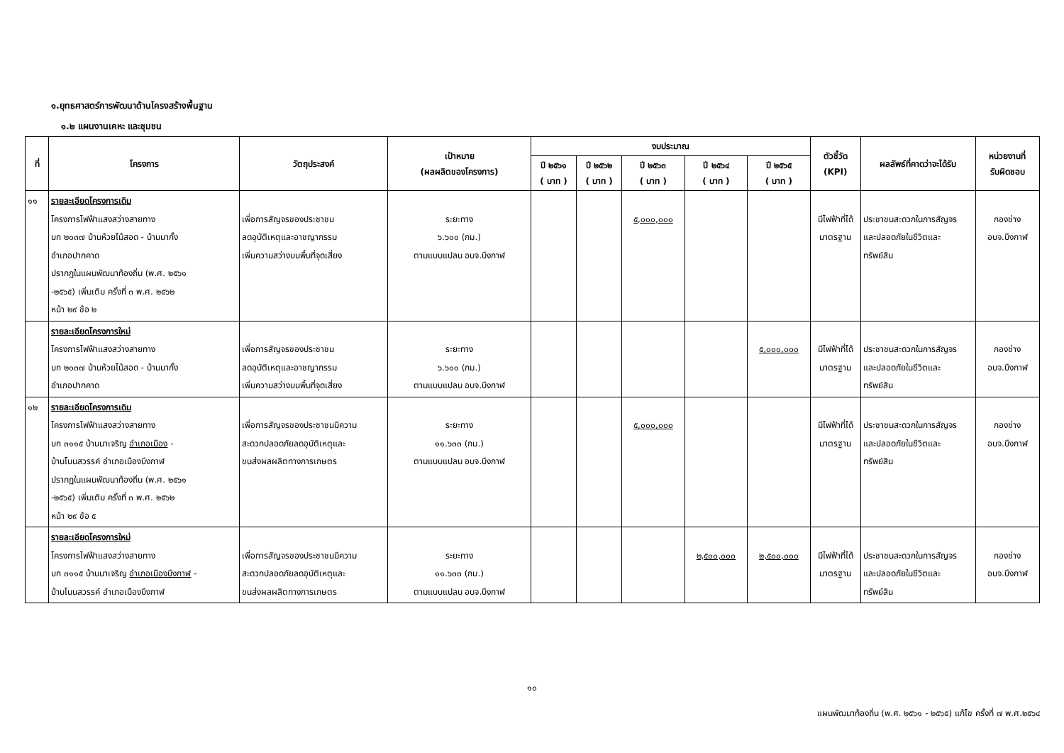๑.ยุทธศาสตร์การพัฒนาด้านโครงสร้างพื้นฐาน
๑.๒ แผนงานเคหะ และชุมชน
| ที่ | โครงการ | วัตถุประสงค์ | เป้าหมาย (ผลผลิตของโครงการ) | งบประมาณ | | | | | ตัวชี้วัด (KPI) | ผลลัพธ์ที่คาดว่าจะได้รับ | หน่วยงานที่ รับผิดชอบ |
| --- | --- | --- | --- | --- | --- | --- | --- | --- | --- | --- | --- |
| | | | | ปี ๒๕๖๑ ( บาท ) | ปี ๒๕๖๒ ( บาท ) | ปี ๒๕๖๓ ( บาท ) | ปี ๒๕๖๔ ( บาท ) | ปี ๒๕๖๕ ( บาท ) | | | |
| ๑๑ | รายละเอียดโครงการเดิม โครงการไฟฟ้าแสงสว่างสายทาง บก ๒๐๓๗ บ้านห้วยไม้สอด - บ้านนากั้ง อำเภอปากคาด ปรากฏในแผนพัฒนาท้องถิ่น (พ.ศ. ๒๕๖๑ -๒๕๖๕) เพิ่มเติม ครั้งที่ ๓ พ.ศ. ๒๕๖๒ หน้า ๒๙ ข้อ ๒ | เพื่อการสัญจรของประชาชน ลดอุบัติเหตุและอาชญากรรม เพิ่มความสว่างบนพื้นที่จุดเสี่ยง | ระยะทาง ๖.๖๐๐ (กม.) ตามแบบแปลน อบจ.บึงกาฬ | | | ๕,๐๐๐,๐๐๐ | | | มีไฟฟ้าที่ได้ มาตรฐาน | ประชาชนสะดวกในการสัญจร และปลอดภัยในชีวิตและ ทรัพย์สิน | กองช่าง อบจ.บึงกาฬ |
| | รายละเอียดโครงการใหม่ โครงการไฟฟ้าแสงสว่างสายทาง บก ๒๐๓๗ บ้านห้วยไม้สอด - บ้านนากั้ง อำเภอปากคาด | เพื่อการสัญจรของประชาชน ลดอุบัติเหตุและอาชญากรรม เพิ่มความสว่างบนพื้นที่จุดเสี่ยง | ระยะทาง ๖.๖๐๐ (กม.) ตามแบบแปลน อบจ.บึงกาฬ | | | | | ๕,๐๐๐,๐๐๐ | มีไฟฟ้าที่ได้ มาตรฐาน | ประชาชนสะดวกในการสัญจร และปลอดภัยในชีวิตและ ทรัพย์สิน | กองช่าง อบจ.บึงกาฬ |
| ๑๒ | รายละเอียดโครงการเดิม โครงการไฟฟ้าแสงสว่างสายทาง บก ๓๑๑๕ บ้านนาเจริญ อำเภอเมือง - บ้านโนนสวรรค์ อำเภอเมืองบึงกาฬ ปรากฏในแผนพัฒนาท้องถิ่น (พ.ศ. ๒๕๖๑ -๒๕๖๕) เพิ่มเติม ครั้งที่ ๓ พ.ศ. ๒๕๖๒ หน้า ๒๙ ข้อ ๕ | เพื่อการสัญจรของประชาชนมีความ สะดวกปลอดภัยลดอุบัติเหตุและ ขนส่งผลผลิตทางการเกษตร | ระยะทาง ๑๑.๖๓๓ (กม.) ตามแบบแปลน อบจ.บึงกาฬ | | | ๕,๐๐๐,๐๐๐ | | | มีไฟฟ้าที่ได้ มาตรฐาน | ประชาชนสะดวกในการสัญจร และปลอดภัยในชีวิตและ ทรัพย์สิน | กองช่าง อบจ.บึงกาฬ |
| | รายละเอียดโครงการใหม่ โครงการไฟฟ้าแสงสว่างสายทาง บก ๓๑๑๕ บ้านนาเจริญ อำเภอเมืองบึงกาฬ - บ้านโนนสวรรค์ อำเภอเมืองบึงกาฬ | เพื่อการสัญจรของประชาชนมีความ สะดวกปลอดภัยลดอุบัติเหตุและ ขนส่งผลผลิตทางการเกษตร | ระยะทาง ๑๑.๖๓๓ (กม.) ตามแบบแปลน อบจ.บึงกาฬ | | | | ๒,๕๐๐,๐๐๐ | ๒,๕๐๐,๐๐๐ | มีไฟฟ้าที่ได้ มาตรฐาน | ประชาชนสะดวกในการสัญจร และปลอดภัยในชีวิตและ ทรัพย์สิน | กองช่าง อบจ.บึงกาฬ |
๑๐
แผนพัฒนาท้องถิ่น (พ.ศ. ๒๕๖๑ - ๒๕๖๕) แก้ไข ครั้งที่ ๗ พ.ศ.๒๕๖๔